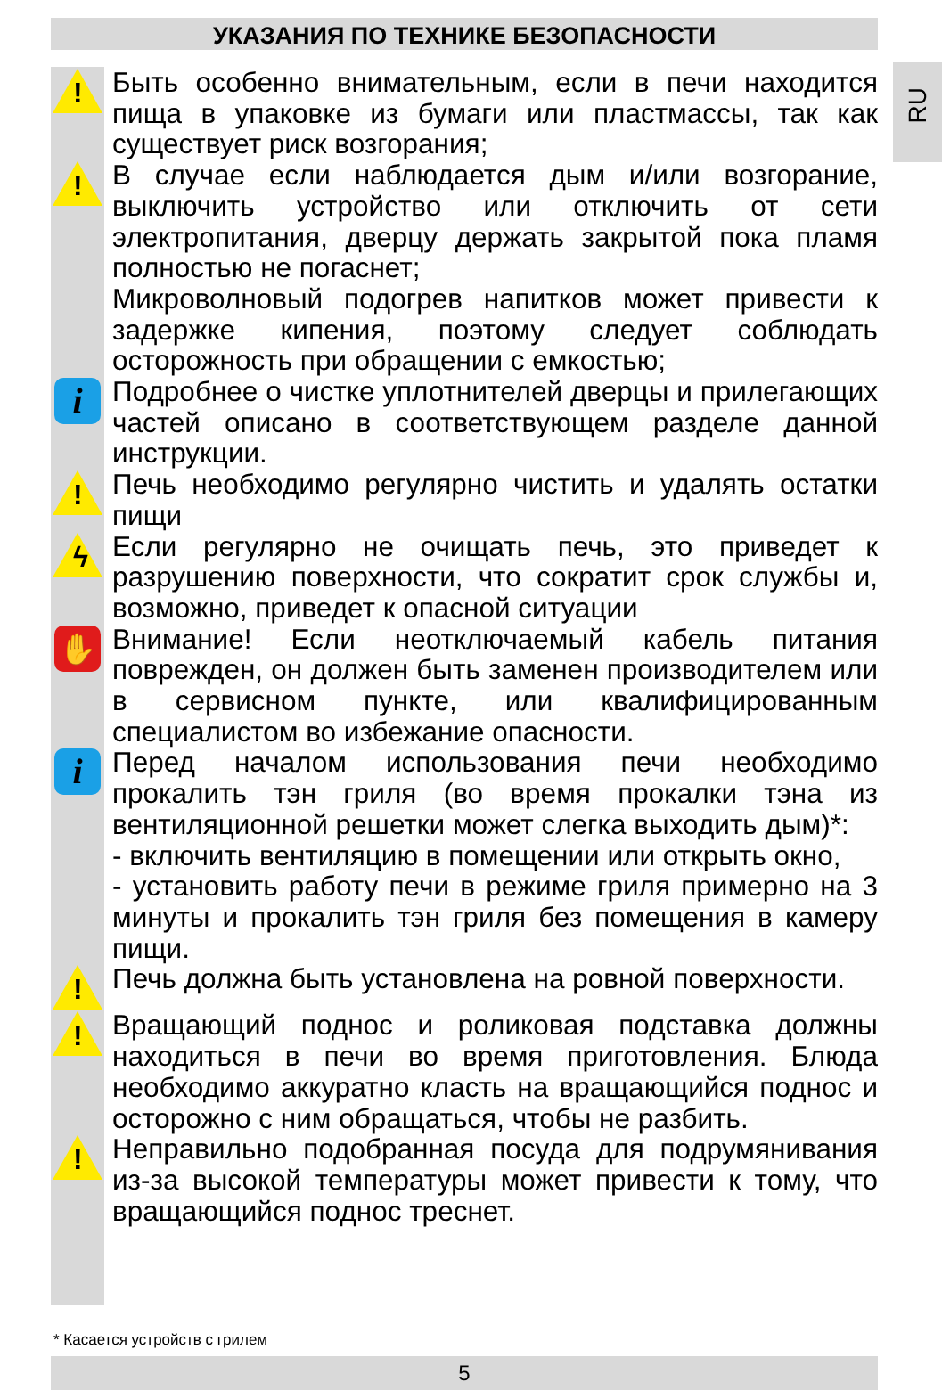УКАЗАНИЯ ПО ТЕХНИКЕ БЕЗОПАСНОСТИ
RU
!
Быть особенно внимательным, если в печи находится пища в упаковке из бумаги или пластмассы, так как существует риск возгорания;
!
В случае если наблюдается дым и/или возгорание, выключить устройство или отключить от сети электропитания, дверцу держать закрытой пока пламя полностью не погаснет;
Микроволновый подогрев напитков может привести к задержке кипения, поэтому следует соблюдать осторожность при обращении с емкостью;
i
Подробнее о чистке уплотнителей дверцы и прилегающих частей описано в соответствующем разделе данной инструкции.
!
Печь необходимо регулярно чистить и удалять остатки пищи
ϟ
Если регулярно не очищать печь, это приведет к разрушению поверхности, что сократит срок службы и, возможно, приведет к опасной ситуации
✋
Внимание! Если неотключаемый кабель питания поврежден, он должен быть заменен производителем или в сервисном пункте, или квалифицированным специалистом во избежание опасности.
i
Перед началом использования печи необходимо прокалить тэн гриля (во время прокалки тэна из вентиляционной решетки может слегка выходить дым)*:
- включить вентиляцию в помещении или открыть окно,
- установить работу печи в режиме гриля примерно на 3 минуты и прокалить тэн гриля без помещения в камеру пищи.
!
Печь должна быть установлена на ровной поверхности.
!
Вращающий поднос и роликовая подставка должны находиться в печи во время приготовления. Блюда необходимо аккуратно класть на вращающийся поднос и осторожно с ним обращаться, чтобы не разбить.
!
Неправильно подобранная посуда для подрумянивания из-за высокой температуры может привести к тому, что вращающийся поднос треснет.
* Касается устройств с грилем
5